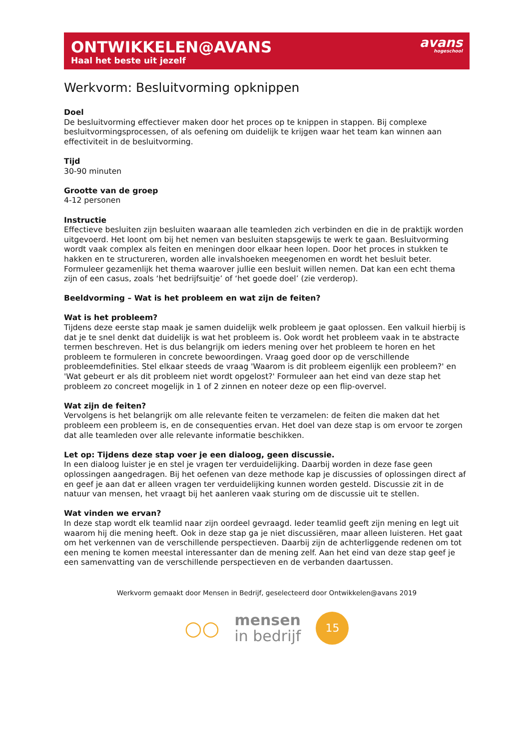ONTWIKKELEN@AVANS
Haal het beste uit jezelf
avans
hogeschool
Werkvorm: Besluitvorming opknippen
Doel
De besluitvorming effectiever maken door het proces op te knippen in stappen. Bij complexe besluitvormingsprocessen, of als oefening om duidelijk te krijgen waar het team kan winnen aan effectiviteit in de besluitvorming.
Tijd
30-90 minuten
Grootte van de groep
4-12 personen
Instructie
Effectieve besluiten zijn besluiten waaraan alle teamleden zich verbinden en die in de praktijk worden uitgevoerd. Het loont om bij het nemen van besluiten stapsgewijs te werk te gaan. Besluitvorming wordt vaak complex als feiten en meningen door elkaar heen lopen. Door het proces in stukken te hakken en te structureren, worden alle invalshoeken meegenomen en wordt het besluit beter. Formuleer gezamenlijk het thema waarover jullie een besluit willen nemen. Dat kan een echt thema zijn of een casus, zoals ‘het bedrijfsuitje’ of ‘het goede doel’ (zie verderop).
Beeldvorming – Wat is het probleem en wat zijn de feiten?
Wat is het probleem?
Tijdens deze eerste stap maak je samen duidelijk welk probleem je gaat oplossen. Een valkuil hierbij is dat je te snel denkt dat duidelijk is wat het probleem is. Ook wordt het probleem vaak in te abstracte termen beschreven. Het is dus belangrijk om ieders mening over het probleem te horen en het probleem te formuleren in concrete bewoordingen. Vraag goed door op de verschillende probleemdefinities. Stel elkaar steeds de vraag 'Waarom is dit probleem eigenlijk een probleem?' en 'Wat gebeurt er als dit probleem niet wordt opgelost?' Formuleer aan het eind van deze stap het probleem zo concreet mogelijk in 1 of 2 zinnen en noteer deze op een flip-overvel.
Wat zijn de feiten?
Vervolgens is het belangrijk om alle relevante feiten te verzamelen: de feiten die maken dat het probleem een probleem is, en de consequenties ervan. Het doel van deze stap is om ervoor te zorgen dat alle teamleden over alle relevante informatie beschikken.
Let op: Tijdens deze stap voer je een dialoog, geen discussie.
In een dialoog luister je en stel je vragen ter verduidelijking. Daarbij worden in deze fase geen oplossingen aangedragen. Bij het oefenen van deze methode kap je discussies of oplossingen direct af en geef je aan dat er alleen vragen ter verduidelijking kunnen worden gesteld. Discussie zit in de natuur van mensen, het vraagt bij het aanleren vaak sturing om de discussie uit te stellen.
Wat vinden we ervan?
In deze stap wordt elk teamlid naar zijn oordeel gevraagd. Ieder teamlid geeft zijn mening en legt uit waarom hij die mening heeft. Ook in deze stap ga je niet discussiëren, maar alleen luisteren. Het gaat om het verkennen van de verschillende perspectieven. Daarbij zijn de achterliggende redenen om tot een mening te komen meestal interessanter dan de mening zelf. Aan het eind van deze stap geef je een samenvatting van de verschillende perspectieven en de verbanden daartussen.
Werkvorm gemaakt door Mensen in Bedrijf, geselecteerd door Ontwikkelen@avans 2019
○○
mensen
in bedrijf
15